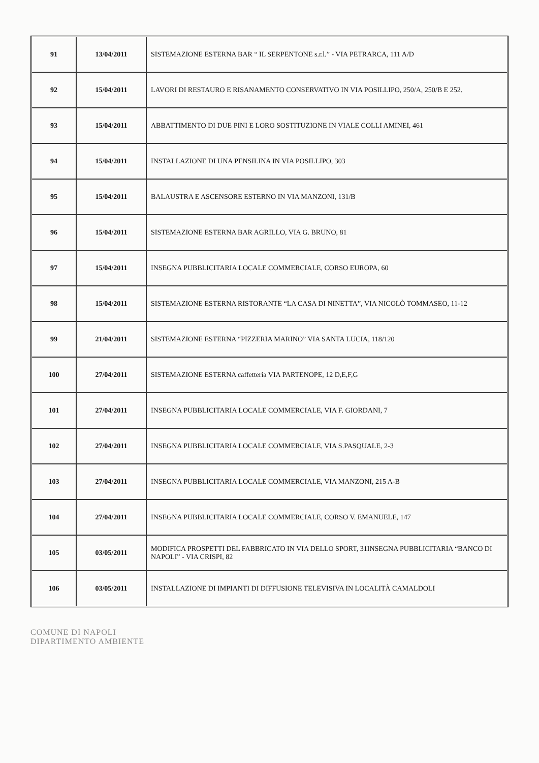| 91 | 13/04/2011 | SISTEMAZIONE ESTERNA BAR “ IL SERPENTONE s.r.l.” - VIA PETRARCA, 111 A/D |
| 92 | 15/04/2011 | LAVORI DI RESTAURO E RISANAMENTO CONSERVATIVO IN VIA POSILLIPO, 250/A, 250/B E 252. |
| 93 | 15/04/2011 | ABBATTIMENTO DI DUE PINI E LORO SOSTITUZIONE IN VIALE COLLI AMINEI, 461 |
| 94 | 15/04/2011 | INSTALLAZIONE DI UNA PENSILINA IN VIA POSILLIPO, 303 |
| 95 | 15/04/2011 | BALAUSTRA E ASCENSORE ESTERNO IN VIA MANZONI, 131/B |
| 96 | 15/04/2011 | SISTEMAZIONE ESTERNA BAR AGRILLO, VIA G. BRUNO, 81 |
| 97 | 15/04/2011 | INSEGNA PUBBLICITARIA LOCALE COMMERCIALE, CORSO EUROPA, 60 |
| 98 | 15/04/2011 | SISTEMAZIONE ESTERNA RISTORANTE “LA CASA DI NINETTA”, VIA NICOLÒ TOMMASEO, 11-12 |
| 99 | 21/04/2011 | SISTEMAZIONE ESTERNA “PIZZERIA MARINO” VIA SANTA LUCIA, 118/120 |
| 100 | 27/04/2011 | SISTEMAZIONE ESTERNA caffetteria VIA PARTENOPE, 12 D,E,F,G |
| 101 | 27/04/2011 | INSEGNA PUBBLICITARIA LOCALE COMMERCIALE, VIA F. GIORDANI, 7 |
| 102 | 27/04/2011 | INSEGNA PUBBLICITARIA LOCALE COMMERCIALE, VIA S.PASQUALE, 2-3 |
| 103 | 27/04/2011 | INSEGNA PUBBLICITARIA LOCALE COMMERCIALE, VIA MANZONI, 215 A-B |
| 104 | 27/04/2011 | INSEGNA PUBBLICITARIA LOCALE COMMERCIALE, CORSO V. EMANUELE, 147 |
| 105 | 03/05/2011 | MODIFICA PROSPETTI DEL FABBRICATO IN VIA DELLO SPORT, 31INSEGNA PUBBLICITARIA “BANCO DI NAPOLI” - VIA CRISPI, 82 |
| 106 | 03/05/2011 | INSTALLAZIONE DI IMPIANTI DI DIFFUSIONE TELEVISIVA IN LOCALITÀ CAMALDOLI |
COMUNE DI NAPOLI
DIPARTIMENTO AMBIENTE